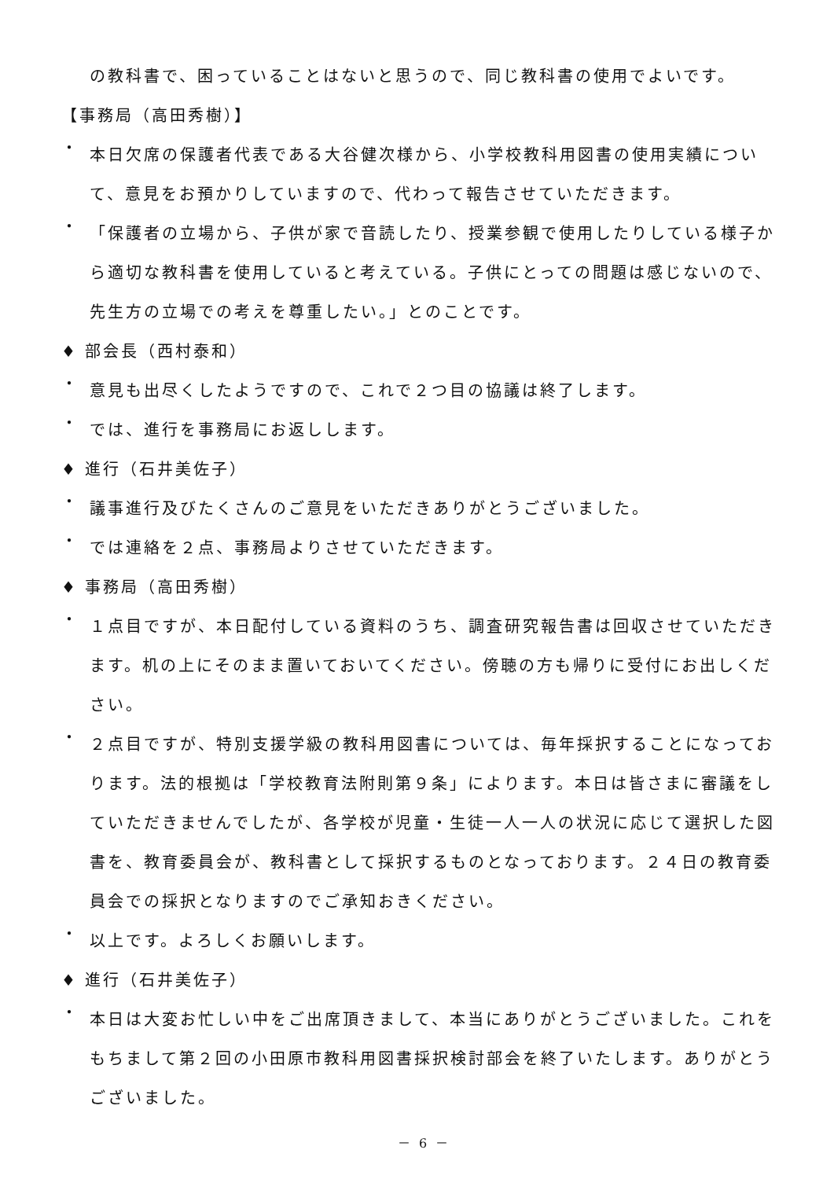の教科書で、困っていることはないと思うので、同じ教科書の使用でよいです。
【事務局（高田秀樹）】
・
本日欠席の保護者代表である大谷健次様から、小学校教科用図書の使用実績について、意見をお預かりしていますので、代わって報告させていただきます。
・
「保護者の立場から、子供が家で音読したり、授業参観で使用したりしている様子から適切な教科書を使用していると考えている。子供にとっての問題は感じないので、先生方の立場での考えを尊重したい。」とのことです。
♦ 部会長（西村泰和）
・
意見も出尽くしたようですので、これで２つ目の協議は終了します。
・
では、進行を事務局にお返しします。
♦ 進行（石井美佐子）
・
議事進行及びたくさんのご意見をいただきありがとうございました。
・
では連絡を２点、事務局よりさせていただきます。
♦ 事務局（高田秀樹）
・
１点目ですが、本日配付している資料のうち、調査研究報告書は回収させていただきます。机の上にそのまま置いておいてください。傍聴の方も帰りに受付にお出しください。
・
２点目ですが、特別支援学級の教科用図書については、毎年採択することになっております。法的根拠は「学校教育法附則第９条」によります。本日は皆さまに審議をしていただきませんでしたが、各学校が児童・生徒一人一人の状況に応じて選択した図書を、教育委員会が、教科書として採択するものとなっております。２４日の教育委員会での採択となりますのでご承知おきください。
・
以上です。よろしくお願いします。
♦ 進行（石井美佐子）
・
本日は大変お忙しい中をご出席頂きまして、本当にありがとうございました。これをもちまして第２回の小田原市教科用図書採択検討部会を終了いたします。ありがとうございました。
－ 6 －